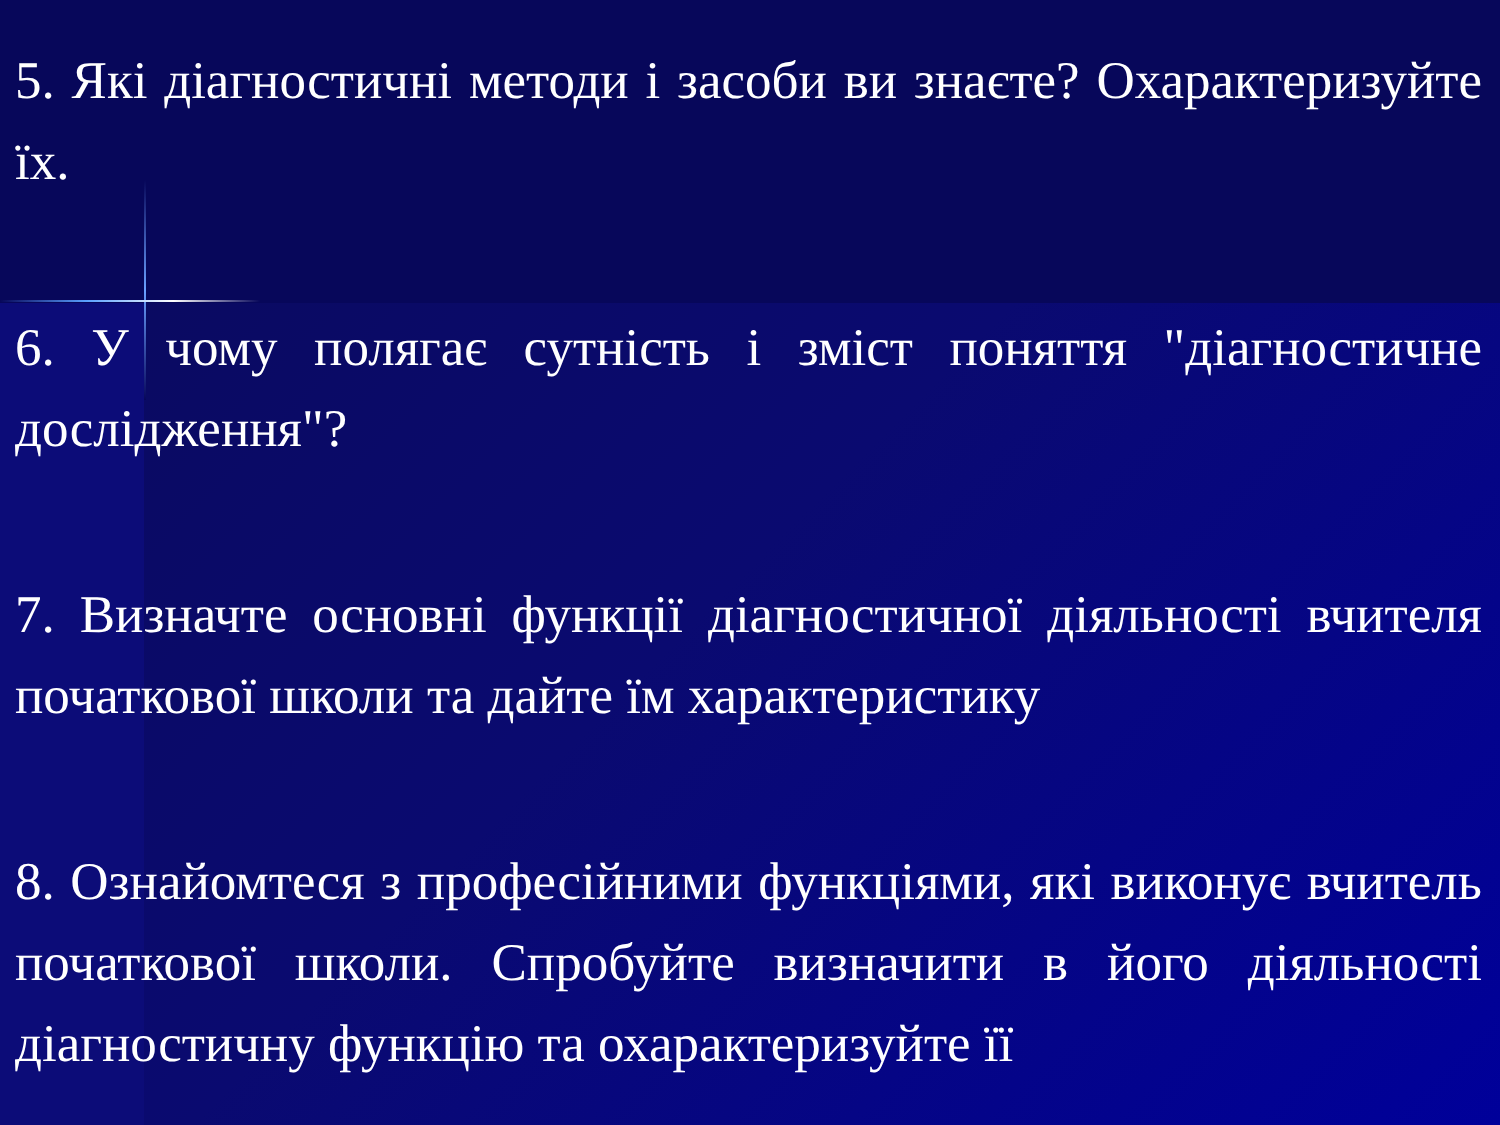5. Які діагностичні методи і засоби ви знаєте? Охарактеризуйте їх.
6. У чому полягає сутність і зміст поняття "діагностичне дослідження"?
7. Визначте основні функції діагностичної діяльності вчителя початкової школи та дайте їм характеристику
8. Ознайомтеся з професійними функціями, які виконує вчитель початкової школи. Спробуйте визначити в його діяльності діагностичну функцію та охарактеризуйте її